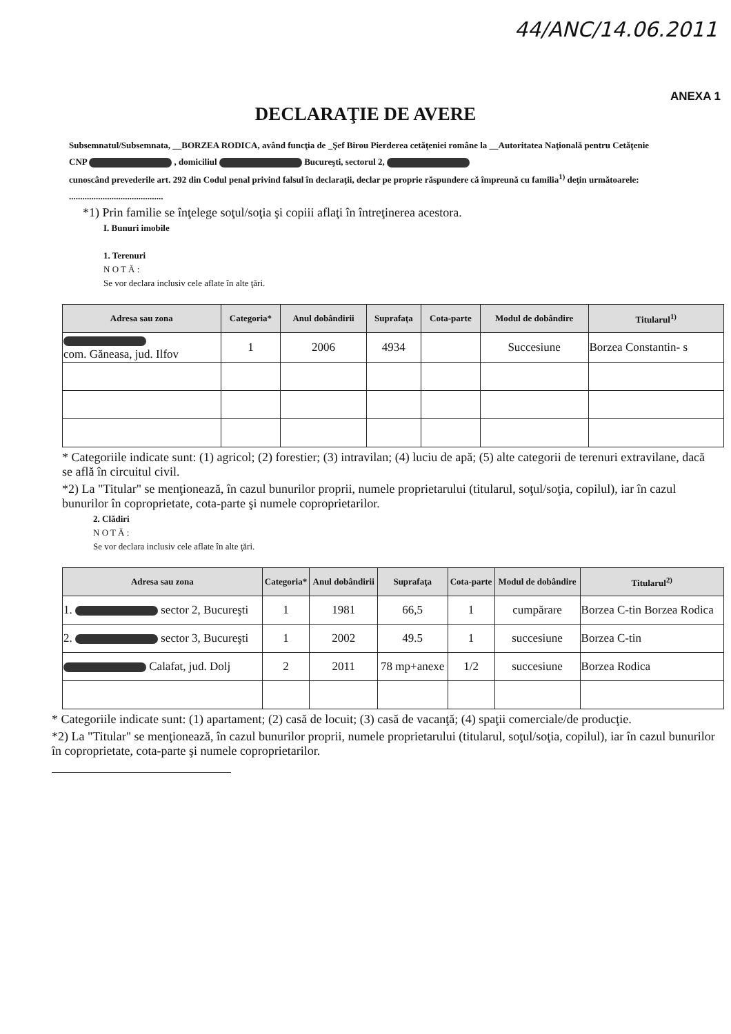44/ANC/14.06.2011
ANEXA 1
DECLARAŢIE DE AVERE
Subsemnatul/Subsemnata, __BORZEA RODICA, având funcţia de _Şef Birou Pierderea cetăţeniei române la __Autoritatea Naţională pentru Cetăţenie
CNP , domiciliul Bucureşti, sectorul 2,
cunoscând prevederile art. 292 din Codul penal privind falsul în declaraţii, declar pe proprie răspundere că împreună cu familia<sup>1)</sup> deţin următoarele:
..........................................
*1) Prin familie se înţelege soţul/soţia şi copiii aflaţi în întreţinerea acestora.
I. Bunuri imobile
1. Terenuri
N O T Ă :
Se vor declara inclusiv cele aflate în alte ţări.
| Adresa sau zona | Categoria* | Anul dobândirii | Suprafaţa | Cota-parte | Modul de dobândire | Titularul<sup>1)</sup> |
| --- | --- | --- | --- | --- | --- | --- |
| com. Găneasa, jud. Ilfov | 1 | 2006 | 4934 | | Succesiune | Borzea Constantin- s |
* Categoriile indicate sunt: (1) agricol; (2) forestier; (3) intravilan; (4) luciu de apă; (5) alte categorii de terenuri extravilane, dacă se află în circuitul civil.
*2) La "Titular" se menţionează, în cazul bunurilor proprii, numele proprietarului (titularul, soţul/soţia, copilul), iar în cazul bunurilor în coproprietate, cota-parte şi numele coproprietarilor.
2. Clădiri
N O T Ă :
Se vor declara inclusiv cele aflate în alte ţări.
| Adresa sau zona | Categoria* | Anul dobândirii | Suprafaţa | Cota-parte | Modul de dobândire | Titularul<sup>2)</sup> |
| --- | --- | --- | --- | --- | --- | --- |
| 1. sector 2, Bucureşti | 1 | 1981 | 66,5 | 1 | cumpărare | Borzea C-tin Borzea Rodica |
| 2. sector 3, Bucureşti | 1 | 2002 | 49.5 | 1 | succesiune | Borzea C-tin |
| Calafat, jud. Dolj | 2 | 2011 | 78 mp+anexe | 1/2 | succesiune | Borzea Rodica |
* Categoriile indicate sunt: (1) apartament; (2) casă de locuit; (3) casă de vacanţă; (4) spaţii comerciale/de producţie.
*2) La "Titular" se menţionează, în cazul bunurilor proprii, numele proprietarului (titularul, soţul/soţia, copilul), iar în cazul bunurilor în coproprietate, cota-parte şi numele coproprietarilor.